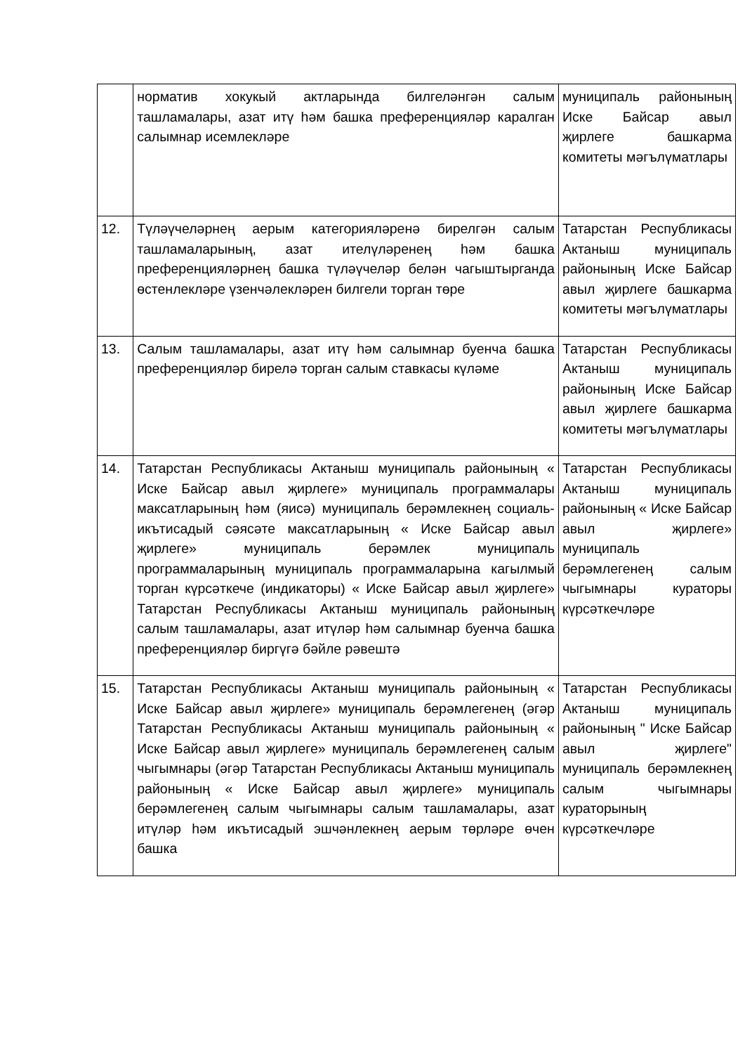| | норматив хокукый актларында билгеләнгән салым ташламалары, азат итү һәм башка преференцияләр каралган салымнар исемлекләре | муниципаль районының Иске Байсар авыл җирлеге башкарма комитеты мәгълүматлары |
| 12. | Түләүчеләрнең аерым категорияләренә бирелгән салым ташламаларының, азат ителүләренең һәм башка преференцияләрнең башка түләүчеләр белән чагыштырганда өстенлекләре үзенчәлекләрен билгели торган төре | Татарстан Республикасы Актаныш муниципаль районының Иске Байсар авыл җирлеге башкарма комитеты мәгълүматлары |
| 13. | Салым ташламалары, азат итү һәм салымнар буенча башка преференцияләр бирелә торган салым ставкасы күләме | Татарстан Республикасы Актаныш муниципаль районының Иске Байсар авыл җирлеге башкарма комитеты мәгълүматлары |
| 14. | Татарстан Республикасы Актаныш муниципаль районының « Иске Байсар авыл җирлеге» муниципаль программалары максатларының һәм (яисә) муниципаль берәмлекнең социаль-икътисадый сәясәте максатларының « Иске Байсар авыл җирлеге» муниципаль берәмлек муниципаль программаларының муниципаль программаларына кагылмый торган күрсәткече (индикаторы) « Иске Байсар авыл җирлеге» Татарстан Республикасы Актаныш муниципаль районының салым ташламалары, азат итүләр һәм салымнар буенча башка преференцияләр биргүгә бәйле рәвештә | Татарстан Республикасы Актаныш муниципаль районының « Иске Байсар авыл җирлеге» муниципаль берәмлегенең салым чыгымнары кураторы күрсәткечләре |
| 15. | Татарстан Республикасы Актаныш муниципаль районының « Иске Байсар авыл җирлеге» муниципаль берәмлегенең (әгәр Татарстан Республикасы Актаныш муниципаль районының « Иске Байсар авыл җирлеге» муниципаль берәмлегенең салым чыгымнары (әгәр Татарстан Республикасы Актаныш муниципаль районының « Иске Байсар авыл җирлеге» муниципаль берәмлегенең салым чыгымнары салым ташламалары, азат итүләр һәм икътисадый эшчәнлекнең аерым төрләре өчен башка | Татарстан Республикасы Актаныш муниципаль районының " Иске Байсар авыл җирлеге" муниципаль берәмлекнең салым чыгымнары кураторының күрсәткечләре |